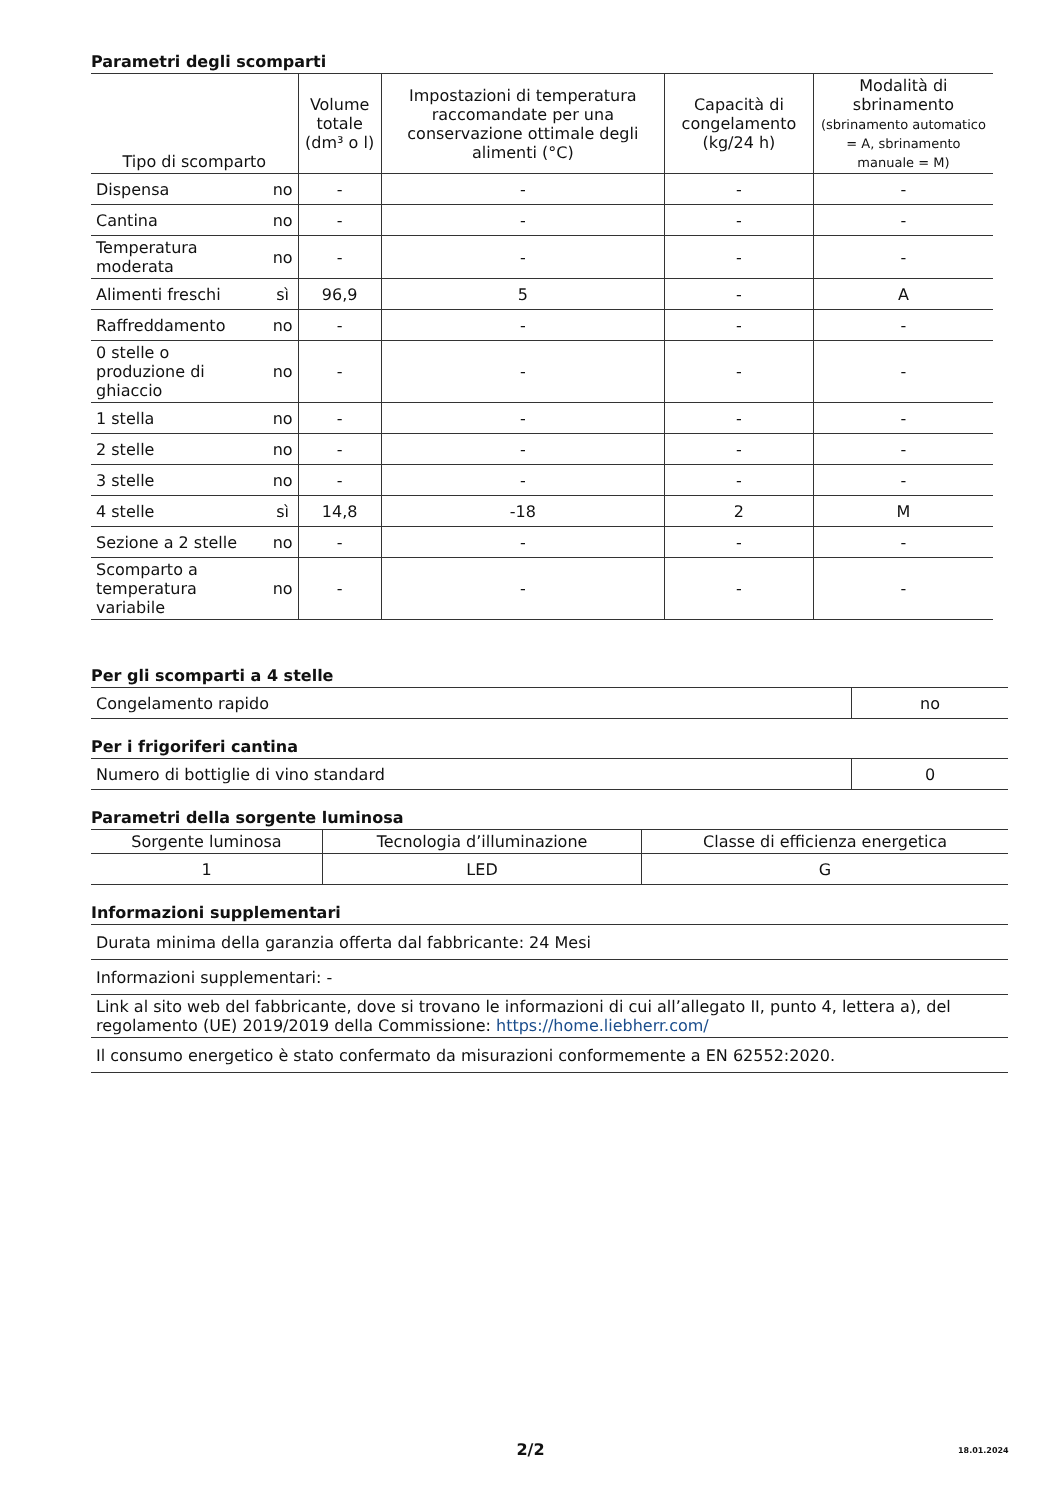Parametri degli scomparti
| Tipo di scomparto | | Volume totale (dm³ o l) | Impostazioni di temperatura raccomandate per una conservazione ottimale degli alimenti (°C) | Capacità di congelamento (kg/24 h) | Modalità di sbrinamento (sbrinamento automatico = A, sbrinamento manuale = M) |
| --- | --- | --- | --- | --- | --- |
| Dispensa | no | - | - | - | - |
| Cantina | no | - | - | - | - |
| Temperatura moderata | no | - | - | - | - |
| Alimenti freschi | sì | 96,9 | 5 | - | A |
| Raffreddamento | no | - | - | - | - |
| 0 stelle o produzione di ghiaccio | no | - | - | - | - |
| 1 stella | no | - | - | - | - |
| 2 stelle | no | - | - | - | - |
| 3 stelle | no | - | - | - | - |
| 4 stelle | sì | 14,8 | -18 | 2 | M |
| Sezione a 2 stelle | no | - | - | - | - |
| Scomparto a temperatura variabile | no | - | - | - | - |
Per gli scomparti a 4 stelle
| Congelamento rapido | no |
Per i frigoriferi cantina
| Numero di bottiglie di vino standard | 0 |
Parametri della sorgente luminosa
| Sorgente luminosa | Tecnologia d’illuminazione | Classe di efficienza energetica |
| --- | --- | --- |
| 1 | LED | G |
Informazioni supplementari
| Durata minima della garanzia offerta dal fabbricante: 24 Mesi |
| Informazioni supplementari: - |
| Link al sito web del fabbricante, dove si trovano le informazioni di cui all’allegato II, punto 4, lettera a), del regolamento (UE) 2019/2019 della Commissione: https://home.liebherr.com/ |
| Il consumo energetico è stato confermato da misurazioni conformemente a EN 62552:2020. |
2/2 18.01.2024